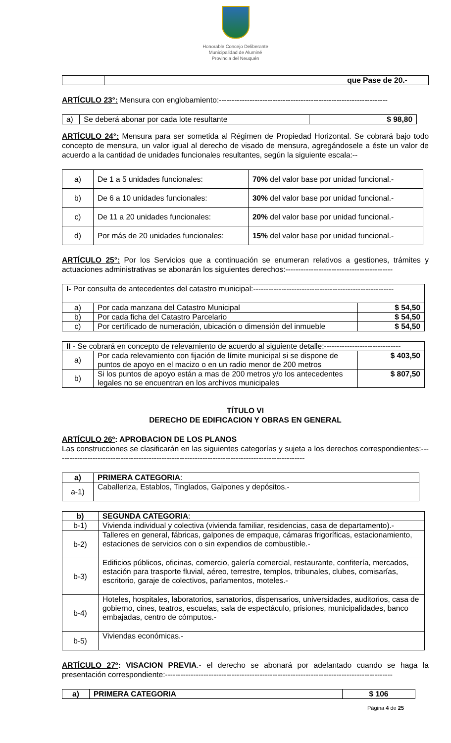Honorable Concejo Deliberante
Municipalidad de Aluminé
Provincia del Neuquén
| | | que Pase de 20.- |
ARTÍCULO 23°: Mensura con englobamiento:------------------------------------------------------------------
| a) | Se deberá abonar por cada lote resultante | $ 98,80 |
ARTÍCULO 24°: Mensura para ser sometida al Régimen de Propiedad Horizontal. Se cobrará bajo todo concepto de mensura, un valor igual al derecho de visado de mensura, agregándosele a éste un valor de acuerdo a la cantidad de unidades funcionales resultantes, según la siguiente escala:--
| a) | De 1 a 5 unidades funcionales: | 70% del valor base por unidad funcional.- |
| b) | De 6 a 10 unidades funcionales: | 30% del valor base por unidad funcional.- |
| c) | De 11 a 20 unidades funcionales: | 20% del valor base por unidad funcional.- |
| d) | Por más de 20 unidades funcionales: | 15% del valor base por unidad funcional.- |
ARTÍCULO 25°: Por los Servicios que a continuación se enumeran relativos a gestiones, trámites y actuaciones administrativas se abonarán los siguientes derechos:------------------------------------------
| I- Por consulta de antecedentes del catastro municipal:------------------------------------------------------- | | |
| a) | Por cada manzana del Catastro Municipal | $ 54,50 |
| b) | Por cada ficha del Catastro Parcelario | $ 54,50 |
| c) | Por certificado de numeración, ubicación o dimensión del inmueble | $ 54,50 |
| II - Se cobrará en concepto de relevamiento de acuerdo al siguiente detalle:------------------------------ | | |
| a) | Por cada relevamiento con fijación de límite municipal si se dispone de puntos de apoyo en el macizo o en un radio menor de 200 metros | $ 403,50 |
| b) | Si los puntos de apoyo están a mas de 200 metros y/o los antecedentes legales no se encuentran en los archivos municipales | $ 807,50 |
TÍTULO VI
DERECHO DE EDIFICACION Y OBRAS EN GENERAL
ARTÍCULO 26º: APROBACION DE LOS PLANOS
Las construcciones se clasificarán en las siguientes categorías y sujeta a los derechos correspondientes:--------------------------------------------------------------------------------------------------
| a) | PRIMERA CATEGORIA : |
| a-1) | Caballeriza, Establos, Tinglados, Galpones y depósitos.- |
| b) | SEGUNDA CATEGORIA : |
| b-1) | Vivienda individual y colectiva (vivienda familiar, residencias, casa de departamento).- |
| b-2) | Talleres en general, fábricas, galpones de empaque, cámaras frigoríficas, estacionamiento, estaciones de servicios con o sin expendios de combustible.- |
| b-3) | Edificios públicos, oficinas, comercio, galería comercial, restaurante, confitería, mercados, estación para trasporte fluvial, aéreo, terrestre, templos, tribunales, clubes, comisarías, escritorio, garaje de colectivos, parlamentos, moteles.- |
| b-4) | Hoteles, hospitales, laboratorios, sanatorios, dispensarios, universidades, auditorios, casa de gobierno, cines, teatros, escuelas, sala de espectáculo, prisiones, municipalidades, banco embajadas, centro de cómputos.- |
| b-5) | Viviendas económicas.- |
ARTÍCULO 27º: VISACION PREVIA.- el derecho se abonará por adelantado cuando se haga la presentación correspondiente:-----------------------------------------------------------------------------------------
| a) | PRIMERA CATEGORIA | $ 106 |
Página 4 de 25